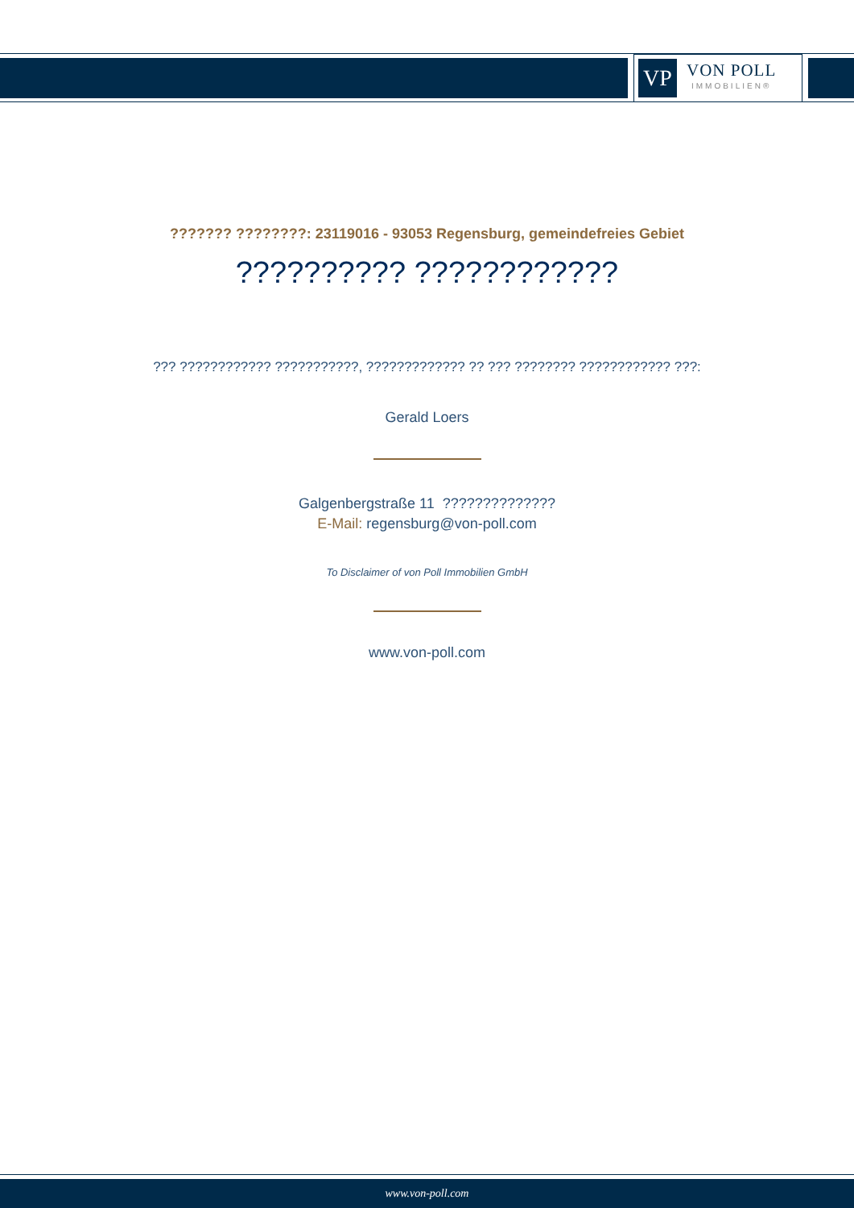VP
VON POLL
IMMOBILIEN®
??????? ????????: 23119016 - 93053 Regensburg, gemeindefreies Gebiet
?????????? ????????????
??? ???????????? ???????????, ????????????? ?? ??? ???????? ???????????? ???:
Gerald Loers
Galgenbergstraße 11 ??????????????
E-Mail: regensburg@von-poll.com
To Disclaimer of von Poll Immobilien GmbH
www.von-poll.com
www.von-poll.com